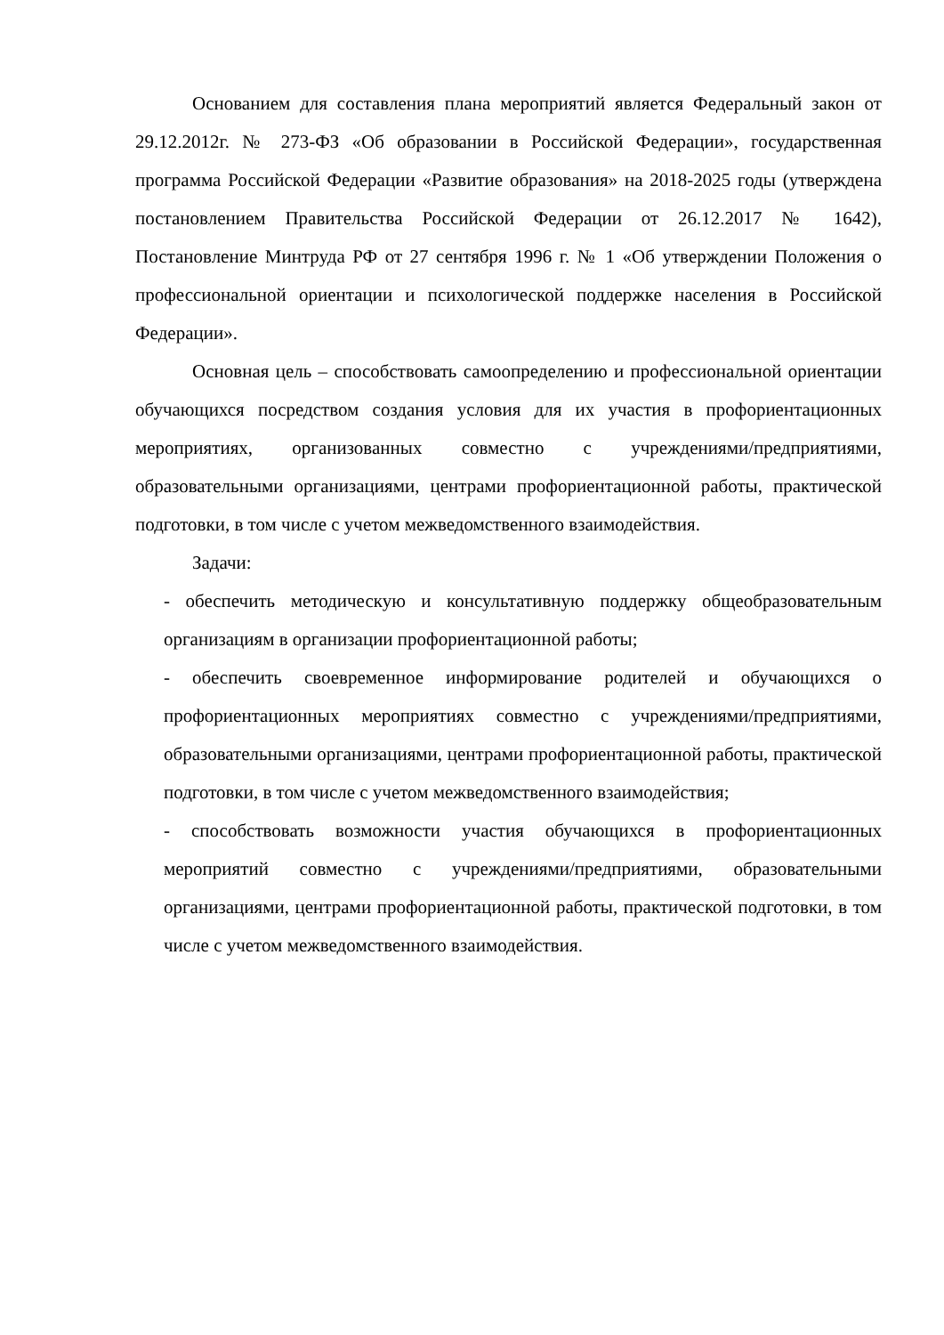Основанием для составления плана мероприятий является Федеральный закон от 29.12.2012г. № 273-ФЗ «Об образовании в Российской Федерации», государственная программа Российской Федерации «Развитие образования» на 2018-2025 годы (утверждена постановлением Правительства Российской Федерации от 26.12.2017 № 1642), Постановление Минтруда РФ от 27 сентября 1996 г. № 1 «Об утверждении Положения о профессиональной ориентации и психологической поддержке населения в Российской Федерации».
Основная цель – способствовать самоопределению и профессиональной ориентации обучающихся посредством создания условия для их участия в профориентационных мероприятиях, организованных совместно с учреждениями/предприятиями, образовательными организациями, центрами профориентационной работы, практической подготовки, в том числе с учетом межведомственного взаимодействия.
Задачи:
- обеспечить методическую и консультативную поддержку общеобразовательным организациям в организации профориентационной работы;
- обеспечить своевременное информирование родителей и обучающихся о профориентационных мероприятиях совместно с учреждениями/предприятиями, образовательными организациями, центрами профориентационной работы, практической подготовки, в том числе с учетом межведомственного взаимодействия;
- способствовать возможности участия обучающихся в профориентационных мероприятий совместно с учреждениями/предприятиями, образовательными организациями, центрами профориентационной работы, практической подготовки, в том числе с учетом межведомственного взаимодействия.